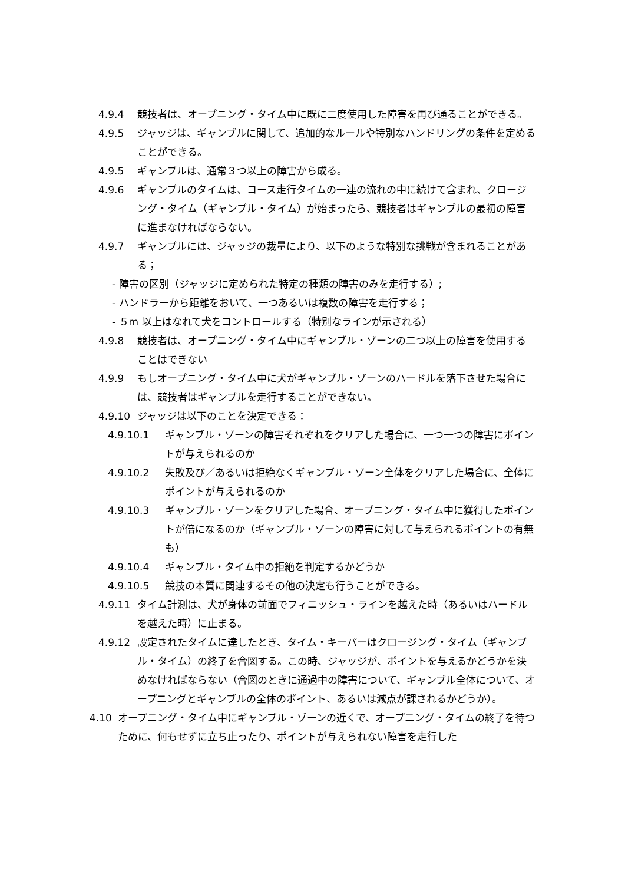4.9.4 競技者は、オープニング・タイム中に既に二度使用した障害を再び通ることができる。
4.9.5 ジャッジは、ギャンブルに関して、追加的なルールや特別なハンドリングの条件を定めることができる。
4.9.5 ギャンブルは、通常３つ以上の障害から成る。
4.9.6 ギャンブルのタイムは、コース走行タイムの一連の流れの中に続けて含まれ、クロージング・タイム（ギャンブル・タイム）が始まったら、競技者はギャンブルの最初の障害に進まなければならない。
4.9.7 ギャンブルには、ジャッジの裁量により、以下のような特別な挑戦が含まれることがある；
- 障害の区別（ジャッジに定められた特定の種類の障害のみを走行する）;
- ハンドラーから距離をおいて、一つあるいは複数の障害を走行する；
- ５m 以上はなれて犬をコントロールする（特別なラインが示される）
4.9.8 競技者は、オープニング・タイム中にギャンブル・ゾーンの二つ以上の障害を使用することはできない
4.9.9 もしオープニング・タイム中に犬がギャンブル・ゾーンのハードルを落下させた場合には、競技者はギャンブルを走行することができない。
4.9.10 ジャッジは以下のことを決定できる：
4.9.10.1 ギャンブル・ゾーンの障害それぞれをクリアした場合に、一つ一つの障害にポイントが与えられるのか
4.9.10.2 失敗及び／あるいは拒絶なくギャンブル・ゾーン全体をクリアした場合に、全体にポイントが与えられるのか
4.9.10.3 ギャンブル・ゾーンをクリアした場合、オープニング・タイム中に獲得したポイントが倍になるのか（ギャンブル・ゾーンの障害に対して与えられるポイントの有無も）
4.9.10.4 ギャンブル・タイム中の拒絶を判定するかどうか
4.9.10.5 競技の本質に関連するその他の決定も行うことができる。
4.9.11 タイム計測は、犬が身体の前面でフィニッシュ・ラインを越えた時（あるいはハードルを越えた時）に止まる。
4.9.12 設定されたタイムに達したとき、タイム・キーパーはクロージング・タイム（ギャンブル・タイム）の終了を合図する。この時、ジャッジが、ポイントを与えるかどうかを決めなければならない（合図のときに通過中の障害について、ギャンブル全体について、オープニングとギャンブルの全体のポイント、あるいは減点が課されるかどうか）。
4.10 オープニング・タイム中にギャンブル・ゾーンの近くで、オープニング・タイムの終了を待つために、何もせずに立ち止ったり、ポイントが与えられない障害を走行した